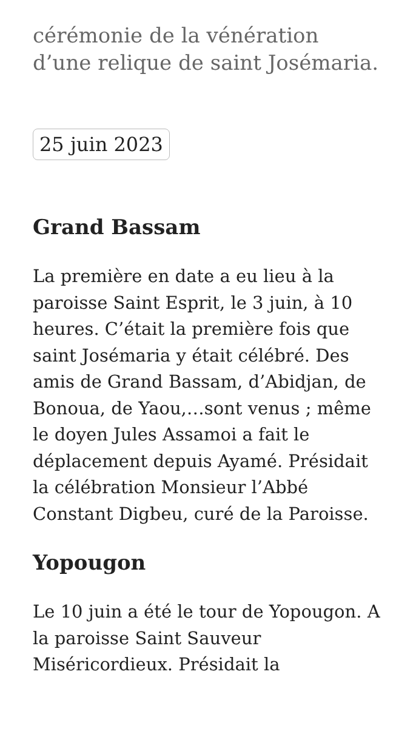cérémonie de la vénération d’une relique de saint Josémaria.
25 juin 2023
Grand Bassam
La première en date a eu lieu à la paroisse Saint Esprit, le 3 juin, à 10 heures. C’était la première fois que saint Josémaria y était célébré. Des amis de Grand Bassam, d’Abidjan, de Bonoua, de Yaou,…sont venus ; même le doyen Jules Assamoi a fait le déplacement depuis Ayamé. Présidait la célébration Monsieur l’Abbé Constant Digbeu, curé de la Paroisse.
Yopougon
Le 10 juin a été le tour de Yopougon. A la paroisse Saint Sauveur Miséricordieux. Présidait la